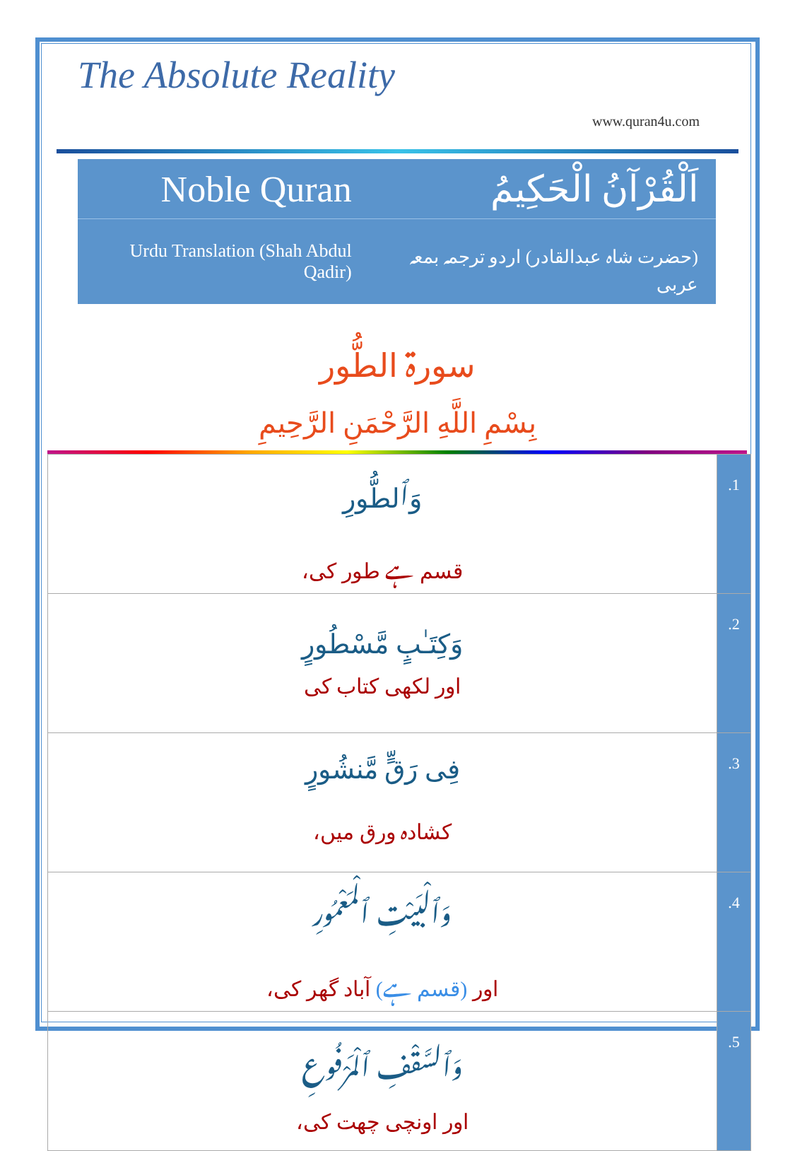The Absolute Reality
www.quran4u.com
| Noble Quran | اَلْقُرْآنُ الْحَكِيمُ |
| Urdu Translation (Shah Abdul Qadir) | (حضرت شاہ عبدالقادر) اردو ترجمہ بمعہ عربی |
سورۃ الطُّور
بِسْمِ اللَّهِ الرَّحْمَنِ الرَّحِيمِ
| وَٱلطُّورِ قسم ہے طور کی، | .1 |
| وَكِتَـٰبٍ مَّسْطُورٍ اور لکھی کتاب کی | .2 |
| فِى رَقٍّ مَّنشُورٍ کشادہ ورق میں، | .3 |
| وَٱلْبَيْتِ ٱلْمَعْمُورِ اور (قسم ہے) آباد گھر کی، | .4 |
| وَٱلسَّقْفِ ٱلْمَرْفُوعِ اور اونچی چھت کی، | .5 |